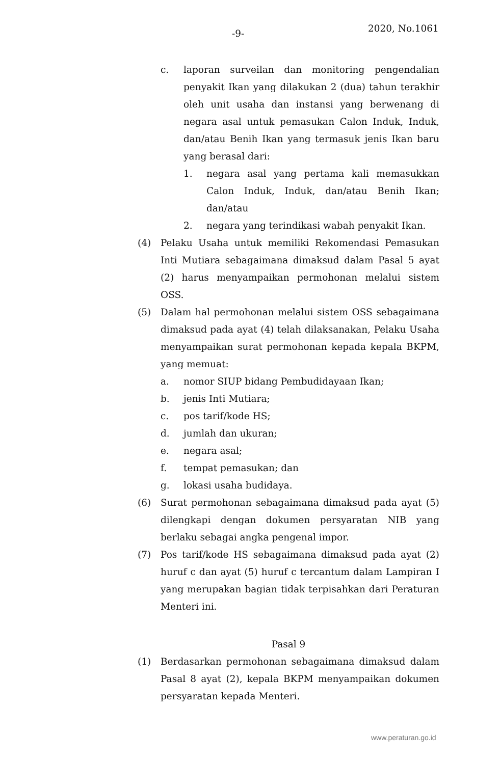-9- 2020, No.1061
c. laporan surveilan dan monitoring pengendalian penyakit Ikan yang dilakukan 2 (dua) tahun terakhir oleh unit usaha dan instansi yang berwenang di negara asal untuk pemasukan Calon Induk, Induk, dan/atau Benih Ikan yang termasuk jenis Ikan baru yang berasal dari:
1. negara asal yang pertama kali memasukkan Calon Induk, Induk, dan/atau Benih Ikan; dan/atau
2. negara yang terindikasi wabah penyakit Ikan.
(4) Pelaku Usaha untuk memiliki Rekomendasi Pemasukan Inti Mutiara sebagaimana dimaksud dalam Pasal 5 ayat (2) harus menyampaikan permohonan melalui sistem OSS.
(5) Dalam hal permohonan melalui sistem OSS sebagaimana dimaksud pada ayat (4) telah dilaksanakan, Pelaku Usaha menyampaikan surat permohonan kepada kepala BKPM, yang memuat:
a. nomor SIUP bidang Pembudidayaan Ikan;
b. jenis Inti Mutiara;
c. pos tarif/kode HS;
d. jumlah dan ukuran;
e. negara asal;
f. tempat pemasukan; dan
g. lokasi usaha budidaya.
(6) Surat permohonan sebagaimana dimaksud pada ayat (5) dilengkapi dengan dokumen persyaratan NIB yang berlaku sebagai angka pengenal impor.
(7) Pos tarif/kode HS sebagaimana dimaksud pada ayat (2) huruf c dan ayat (5) huruf c tercantum dalam Lampiran I yang merupakan bagian tidak terpisahkan dari Peraturan Menteri ini.
Pasal 9
(1) Berdasarkan permohonan sebagaimana dimaksud dalam Pasal 8 ayat (2), kepala BKPM menyampaikan dokumen persyaratan kepada Menteri.
www.peraturan.go.id